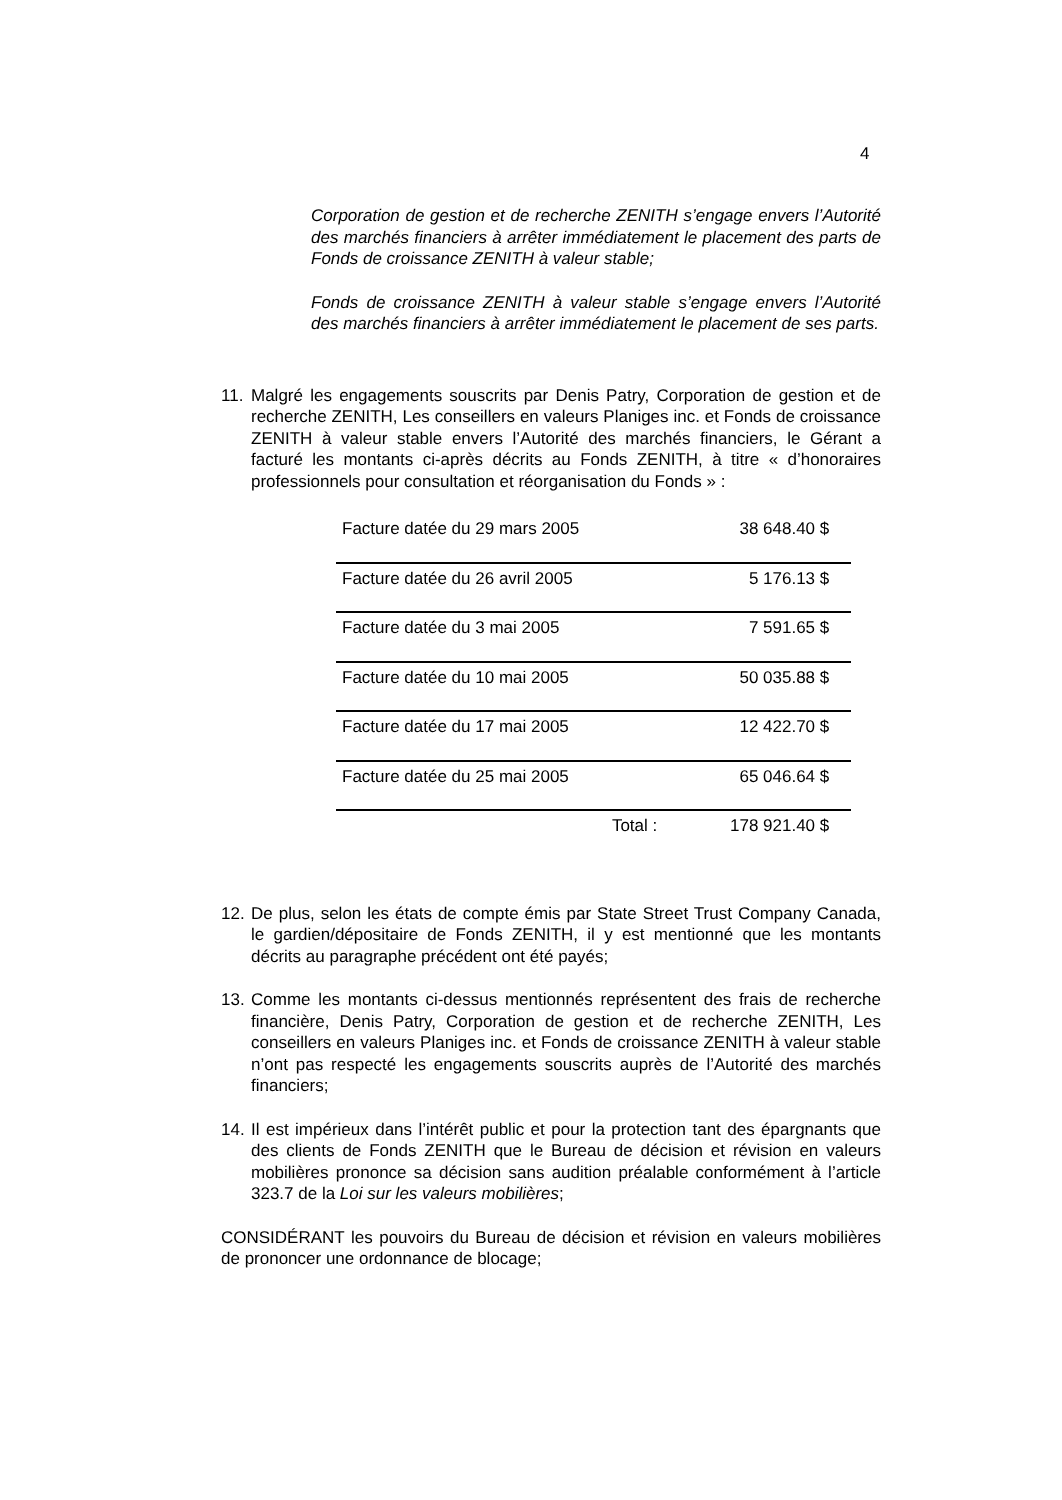4
Corporation de gestion et de recherche ZENITH s’engage envers l’Autorité des marchés financiers à arrêter immédiatement le placement des parts de Fonds de croissance ZENITH à valeur stable;
Fonds de croissance ZENITH à valeur stable s’engage envers l’Autorité des marchés financiers à arrêter immédiatement le placement de ses parts.
11. Malgré les engagements souscrits par Denis Patry, Corporation de gestion et de recherche ZENITH, Les conseillers en valeurs Planiges inc. et Fonds de croissance ZENITH à valeur stable envers l’Autorité des marchés financiers, le Gérant a facturé les montants ci-après décrits au Fonds ZENITH, à titre « d’honoraires professionnels pour consultation et réorganisation du Fonds » :
| Facture datée du 29 mars 2005 | 38 648.40 $ | |
| Facture datée du 26 avril 2005 | 5 176.13 $ | |
| Facture datée du 3 mai 2005 | 7 591.65 $ | |
| Facture datée du 10 mai 2005 | 50 035.88 $ | |
| Facture datée du 17 mai 2005 | 12 422.70 $ | |
| Facture datée du 25 mai 2005 | 65 046.64 $ | |
| Total : | 178 921.40 $ | |
12. De plus, selon les états de compte émis par State Street Trust Company Canada, le gardien/dépositaire de Fonds ZENITH, il y est mentionné que les montants décrits au paragraphe précédent ont été payés;
13. Comme les montants ci-dessus mentionnés représentent des frais de recherche financière, Denis Patry, Corporation de gestion et de recherche ZENITH, Les conseillers en valeurs Planiges inc. et Fonds de croissance ZENITH à valeur stable n’ont pas respecté les engagements souscrits auprès de l’Autorité des marchés financiers;
14. Il est impérieux dans l’intérêt public et pour la protection tant des épargnants que des clients de Fonds ZENITH que le Bureau de décision et révision en valeurs mobilières prononce sa décision sans audition préalable conformément à l’article 323.7 de la Loi sur les valeurs mobilières;
CONSIDÉRANT les pouvoirs du Bureau de décision et révision en valeurs mobilières de prononcer une ordonnance de blocage;